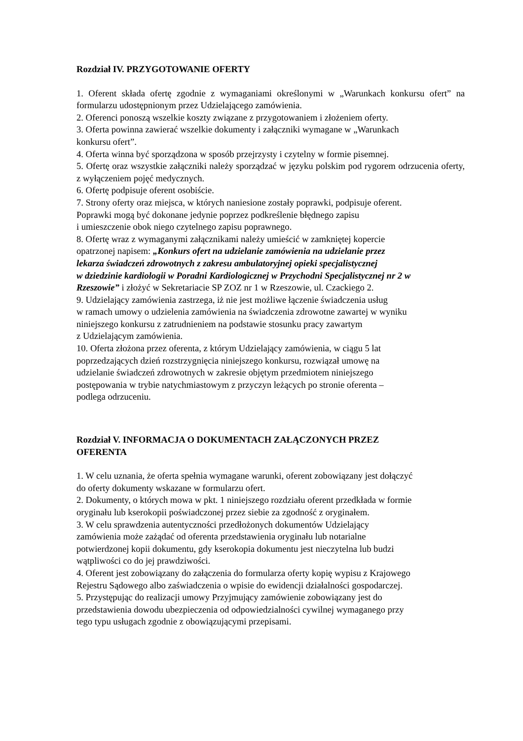Rozdział IV. PRZYGOTOWANIE OFERTY
1. Oferent składa ofertę zgodnie z wymaganiami określonymi w „Warunkach konkursu ofert” na formularzu udostępnionym przez Udzielającego zamówienia.
2. Oferenci ponoszą wszelkie koszty związane z przygotowaniem i złożeniem oferty.
3. Oferta powinna zawierać wszelkie dokumenty i załączniki wymagane w „Warunkach
konkursu ofert”.
4. Oferta winna być sporządzona w sposób przejrzysty i czytelny w formie pisemnej.
5. Ofertę oraz wszystkie załączniki należy sporządzać w języku polskim pod rygorem odrzucenia oferty, z wyłączeniem pojęć medycznych.
6. Ofertę podpisuje oferent osobiście.
7. Strony oferty oraz miejsca, w których naniesione zostały poprawki, podpisuje oferent.
Poprawki mogą być dokonane jedynie poprzez podkreślenie błędnego zapisu
i umieszczenie obok niego czytelnego zapisu poprawnego.
8. Ofertę wraz z wymaganymi załącznikami należy umieścić w zamkniętej kopercie
opatrzonej napisem: „Konkurs ofert na udzielanie zamówienia na udzielanie przez
lekarza świadczeń zdrowotnych z zakresu ambulatoryjnej opieki specjalistycznej
w dziedzinie kardiologii w Poradni Kardiologicznej w Przychodni Specjalistycznej nr 2 w
Rzeszowie” i złożyć w Sekretariacie SP ZOZ nr 1 w Rzeszowie, ul. Czackiego 2.
9. Udzielający zamówienia zastrzega, iż nie jest możliwe łączenie świadczenia usług
w ramach umowy o udzielenia zamówienia na świadczenia zdrowotne zawartej w wyniku
niniejszego konkursu z zatrudnieniem na podstawie stosunku pracy zawartym
z Udzielającym zamówienia.
10. Oferta złożona przez oferenta, z którym Udzielający zamówienia, w ciągu 5 lat
poprzedzających dzień rozstrzygnięcia niniejszego konkursu, rozwiązał umowę na
udzielanie świadczeń zdrowotnych w zakresie objętym przedmiotem niniejszego
postępowania w trybie natychmiastowym z przyczyn leżących po stronie oferenta –
podlega odrzuceniu.
Rozdział V. INFORMACJA O DOKUMENTACH ZAŁĄCZONYCH PRZEZ
OFERENTA
1. W celu uznania, że oferta spełnia wymagane warunki, oferent zobowiązany jest dołączyć
do oferty dokumenty wskazane w formularzu ofert.
2. Dokumenty, o których mowa w pkt. 1 niniejszego rozdziału oferent przedkłada w formie
oryginału lub kserokopii poświadczonej przez siebie za zgodność z oryginałem.
3. W celu sprawdzenia autentyczności przedłożonych dokumentów Udzielający
zamówienia może zażądać od oferenta przedstawienia oryginału lub notarialne
potwierdzonej kopii dokumentu, gdy kserokopia dokumentu jest nieczytelna lub budzi
wątpliwości co do jej prawdziwości.
4. Oferent jest zobowiązany do załączenia do formularza oferty kopię wypisu z Krajowego
Rejestru Sądowego albo zaświadczenia o wpisie do ewidencji działalności gospodarczej.
5. Przystępując do realizacji umowy Przyjmujący zamówienie zobowiązany jest do
przedstawienia dowodu ubezpieczenia od odpowiedzialności cywilnej wymaganego przy
tego typu usługach zgodnie z obowiązującymi przepisami.